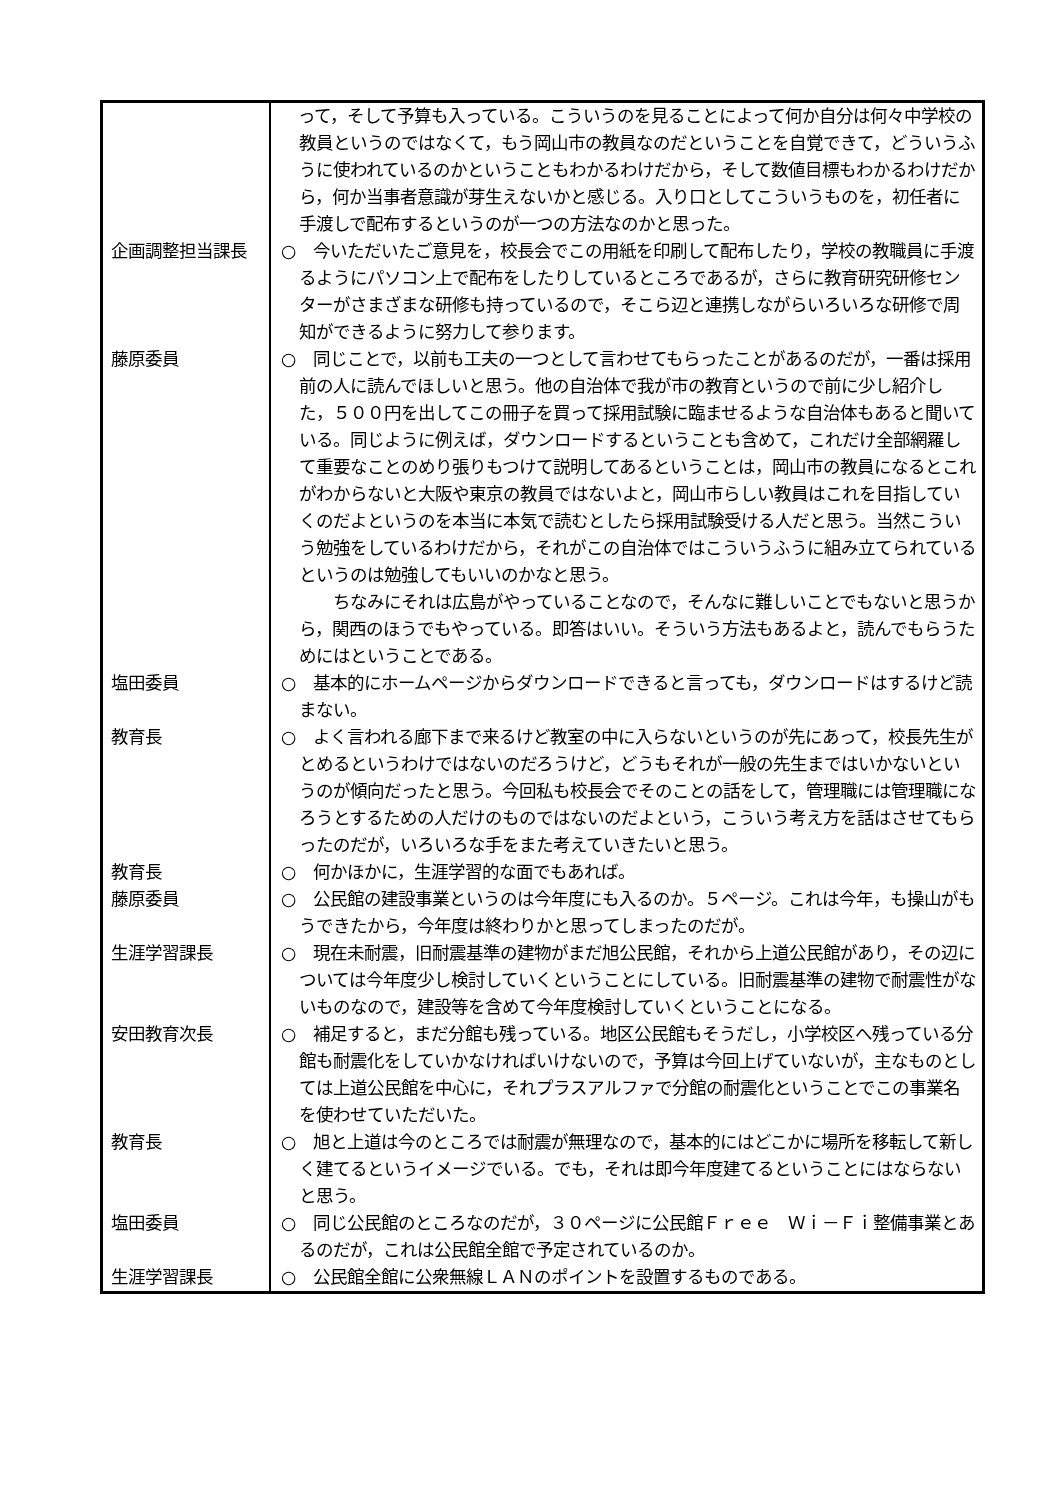| | って，そして予算も入っている。こういうのを見ることによって何か自分は何々中学校の教員というのではなくて，もう岡山市の教員なのだということを自覚できて，どういうふうに使われているのかということもわかるわけだから，そして数値目標もわかるわけだから，何か当事者意識が芽生えないかと感じる。入り口としてこういうものを，初任者に手渡しで配布するというのが一つの方法なのかと思った。 |
| 企画調整担当課長 | ○ 今いただいたご意見を，校長会でこの用紙を印刷して配布したり，学校の教職員に手渡るようにパソコン上で配布をしたりしているところであるが，さらに教育研究研修センターがさまざまな研修も持っているので，そこら辺と連携しながらいろいろな研修で周知ができるように努力して参ります。 |
| 藤原委員 | ○ 同じことで，以前も工夫の一つとして言わせてもらったことがあるのだが，一番は採用前の人に読んでほしいと思う。他の自治体で我が市の教育というので前に少し紹介した，５００円を出してこの冊子を買って採用試験に臨ませるような自治体もあると聞いている。同じように例えば，ダウンロードするということも含めて，これだけ全部網羅して重要なことのめり張りもつけて説明してあるということは，岡山市の教員になるとこれがわからないと大阪や東京の教員ではないよと，岡山市らしい教員はこれを目指していくのだよというのを本当に本気で読むとしたら採用試験受ける人だと思う。当然こういう勉強をしているわけだから，それがこの自治体ではこういうふうに組み立てられているというのは勉強してもいいのかなと思う。 ちなみにそれは広島がやっていることなので，そんなに難しいことでもないと思うから，関西のほうでもやっている。即答はいい。そういう方法もあるよと，読んでもらうためにはということである。 |
| 塩田委員 | ○ 基本的にホームページからダウンロードできると言っても，ダウンロードはするけど読まない。 |
| 教育長 | ○ よく言われる廊下まで来るけど教室の中に入らないというのが先にあって，校長先生がとめるというわけではないのだろうけど，どうもそれが一般の先生まではいかないというのが傾向だったと思う。今回私も校長会でそのことの話をして，管理職には管理職になろうとするための人だけのものではないのだよという，こういう考え方を話はさせてもらったのだが，いろいろな手をまた考えていきたいと思う。 |
| 教育長 | ○ 何かほかに，生涯学習的な面でもあれば。 |
| 藤原委員 | ○ 公民館の建設事業というのは今年度にも入るのか。５ページ。これは今年，も操山がもうできたから，今年度は終わりかと思ってしまったのだが。 |
| 生涯学習課長 | ○ 現在未耐震，旧耐震基準の建物がまだ旭公民館，それから上道公民館があり，その辺については今年度少し検討していくということにしている。旧耐震基準の建物で耐震性がないものなので，建設等を含めて今年度検討していくということになる。 |
| 安田教育次長 | ○ 補足すると，まだ分館も残っている。地区公民館もそうだし，小学校区へ残っている分館も耐震化をしていかなければいけないので，予算は今回上げていないが，主なものとしては上道公民館を中心に，それプラスアルファで分館の耐震化ということでこの事業名を使わせていただいた。 |
| 教育長 | ○ 旭と上道は今のところでは耐震が無理なので，基本的にはどこかに場所を移転して新しく建てるというイメージでいる。でも，それは即今年度建てるということにはならないと思う。 |
| 塩田委員 | ○ 同じ公民館のところなのだが，３０ページに公民館Ｆｒｅｅ Ｗｉ－Ｆｉ整備事業とあるのだが，これは公民館全館で予定されているのか。 |
| 生涯学習課長 | ○ 公民館全館に公衆無線ＬＡＮのポイントを設置するものである。 |